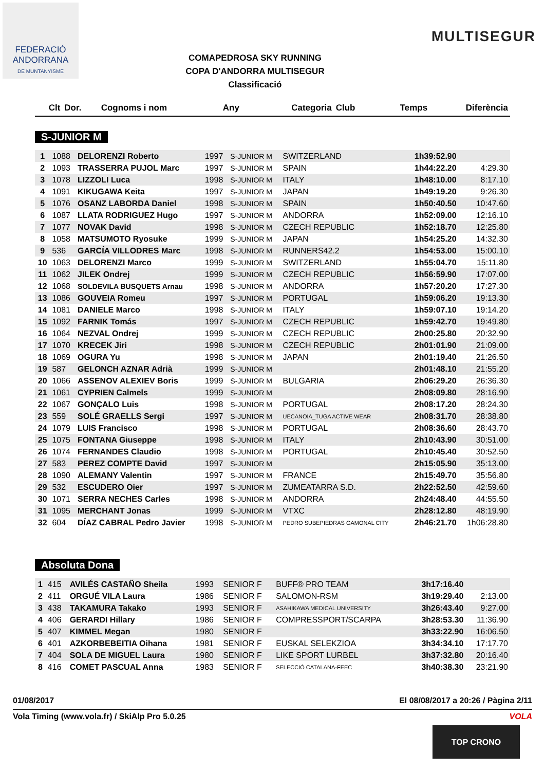FEDERACIÓ
ANDORRANA
DE MUNTANYISME
COMAPEDROSA SKY RUNNING
COPA D'ANDORRA MULTISEGUR
Classificació
MULTISEGUR
| Clt | Dor. | Cognoms i nom | Any | Categoria | Club | Temps | Diferència |
| --- | --- | --- | --- | --- | --- | --- | --- |
S-JUNIOR M
| 1 | 1088 | DELORENZI Roberto | 1997 | S-JUNIOR M | SWITZERLAND | 1h39:52.90 | |
| 2 | 1093 | TRASSERRA PUJOL Marc | 1997 | S-JUNIOR M | SPAIN | 1h44:22.20 | 4:29.30 |
| 3 | 1078 | LIZZOLI Luca | 1998 | S-JUNIOR M | ITALY | 1h48:10.00 | 8:17.10 |
| 4 | 1091 | KIKUGAWA Keita | 1997 | S-JUNIOR M | JAPAN | 1h49:19.20 | 9:26.30 |
| 5 | 1076 | OSANZ LABORDA Daniel | 1998 | S-JUNIOR M | SPAIN | 1h50:40.50 | 10:47.60 |
| 6 | 1087 | LLATA RODRIGUEZ Hugo | 1997 | S-JUNIOR M | ANDORRA | 1h52:09.00 | 12:16.10 |
| 7 | 1077 | NOVAK David | 1998 | S-JUNIOR M | CZECH REPUBLIC | 1h52:18.70 | 12:25.80 |
| 8 | 1058 | MATSUMOTO Ryosuke | 1999 | S-JUNIOR M | JAPAN | 1h54:25.20 | 14:32.30 |
| 9 | 536 | GARCÍA VILLODRES Marc | 1998 | S-JUNIOR M | RUNNERS42.2 | 1h54:53.00 | 15:00.10 |
| 10 | 1063 | DELORENZI Marco | 1999 | S-JUNIOR M | SWITZERLAND | 1h55:04.70 | 15:11.80 |
| 11 | 1062 | JILEK Ondrej | 1999 | S-JUNIOR M | CZECH REPUBLIC | 1h56:59.90 | 17:07.00 |
| 12 | 1068 | SOLDEVILA BUSQUETS Arnau | 1998 | S-JUNIOR M | ANDORRA | 1h57:20.20 | 17:27.30 |
| 13 | 1086 | GOUVEIA Romeu | 1997 | S-JUNIOR M | PORTUGAL | 1h59:06.20 | 19:13.30 |
| 14 | 1081 | DANIELE Marco | 1998 | S-JUNIOR M | ITALY | 1h59:07.10 | 19:14.20 |
| 15 | 1092 | FARNIK Tomás | 1997 | S-JUNIOR M | CZECH REPUBLIC | 1h59:42.70 | 19:49.80 |
| 16 | 1064 | NEZVAL Ondrej | 1999 | S-JUNIOR M | CZECH REPUBLIC | 2h00:25.80 | 20:32.90 |
| 17 | 1070 | KRECEK Jiri | 1998 | S-JUNIOR M | CZECH REPUBLIC | 2h01:01.90 | 21:09.00 |
| 18 | 1069 | OGURA Yu | 1998 | S-JUNIOR M | JAPAN | 2h01:19.40 | 21:26.50 |
| 19 | 587 | GELONCH AZNAR Adrià | 1999 | S-JUNIOR M | | 2h01:48.10 | 21:55.20 |
| 20 | 1066 | ASSENOV ALEXIEV Boris | 1999 | S-JUNIOR M | BULGARIA | 2h06:29.20 | 26:36.30 |
| 21 | 1061 | CYPRIEN Calmels | 1999 | S-JUNIOR M | | 2h08:09.80 | 28:16.90 |
| 22 | 1067 | GONÇALO Luis | 1998 | S-JUNIOR M | PORTUGAL | 2h08:17.20 | 28:24.30 |
| 23 | 559 | SOLÉ GRAELLS Sergi | 1997 | S-JUNIOR M | UECANOIA_TUGA ACTIVE WEAR | 2h08:31.70 | 28:38.80 |
| 24 | 1079 | LUIS Francisco | 1998 | S-JUNIOR M | PORTUGAL | 2h08:36.60 | 28:43.70 |
| 25 | 1075 | FONTANA Giuseppe | 1998 | S-JUNIOR M | ITALY | 2h10:43.90 | 30:51.00 |
| 26 | 1074 | FERNANDES Claudio | 1998 | S-JUNIOR M | PORTUGAL | 2h10:45.40 | 30:52.50 |
| 27 | 583 | PEREZ COMPTE David | 1997 | S-JUNIOR M | | 2h15:05.90 | 35:13.00 |
| 28 | 1090 | ALEMANY Valentin | 1997 | S-JUNIOR M | FRANCE | 2h15:49.70 | 35:56.80 |
| 29 | 532 | ESCUDERO Oier | 1997 | S-JUNIOR M | ZUMEATARRA S.D. | 2h22:52.50 | 42:59.60 |
| 30 | 1071 | SERRA NECHES Carles | 1998 | S-JUNIOR M | ANDORRA | 2h24:48.40 | 44:55.50 |
| 31 | 1095 | MERCHANT Jonas | 1999 | S-JUNIOR M | VTXC | 2h28:12.80 | 48:19.90 |
| 32 | 604 | DÍAZ CABRAL Pedro Javier | 1998 | S-JUNIOR M | PEDRO SUBEPIEDRAS GAMONAL CITY | 2h46:21.70 | 1h06:28.80 |
Absoluta Dona
| 1 | 415 | AVILÉS CASTAÑO Sheila | 1993 | SENIOR F | BUFF® PRO TEAM | 3h17:16.40 | |
| 2 | 411 | ORGUÉ VILA Laura | 1986 | SENIOR F | SALOMON-RSM | 3h19:29.40 | 2:13.00 |
| 3 | 438 | TAKAMURA Takako | 1993 | SENIOR F | ASAHIKAWA MEDICAL UNIVERSITY | 3h26:43.40 | 9:27.00 |
| 4 | 406 | GERARDI Hillary | 1986 | SENIOR F | COMPRESSPORT/SCARPA | 3h28:53.30 | 11:36.90 |
| 5 | 407 | KIMMEL Megan | 1980 | SENIOR F | | 3h33:22.90 | 16:06.50 |
| 6 | 401 | AZKORBEBEITIA Oihana | 1981 | SENIOR F | EUSKAL SELEKZIOA | 3h34:34.10 | 17:17.70 |
| 7 | 404 | SOLA DE MIGUEL Laura | 1980 | SENIOR F | LIKE SPORT LURBEL | 3h37:32.80 | 20:16.40 |
| 8 | 416 | COMET PASCUAL Anna | 1983 | SENIOR F | SELECCIÓ CATALANA-FEEC | 3h40:38.30 | 23:21.90 |
01/08/2017 El 08/08/2017 a 20:26 / Pàgina 2/11
Vola Timing (www.vola.fr) / SkiAlp Pro 5.0.25 VOLA
TOP CRONO